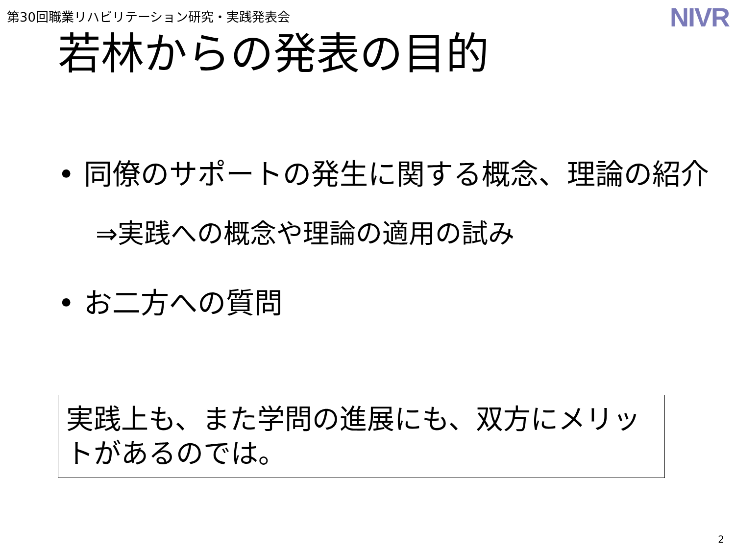第30回職業リハビリテーション研究・実践発表会
NIVR
若林からの発表の目的
• 同僚のサポートの発生に関する概念、理論の紹介
⇒実践への概念や理論の適用の試み
• お二方への質問
実践上も、また学問の進展にも、双方にメリットがあるのでは。
2